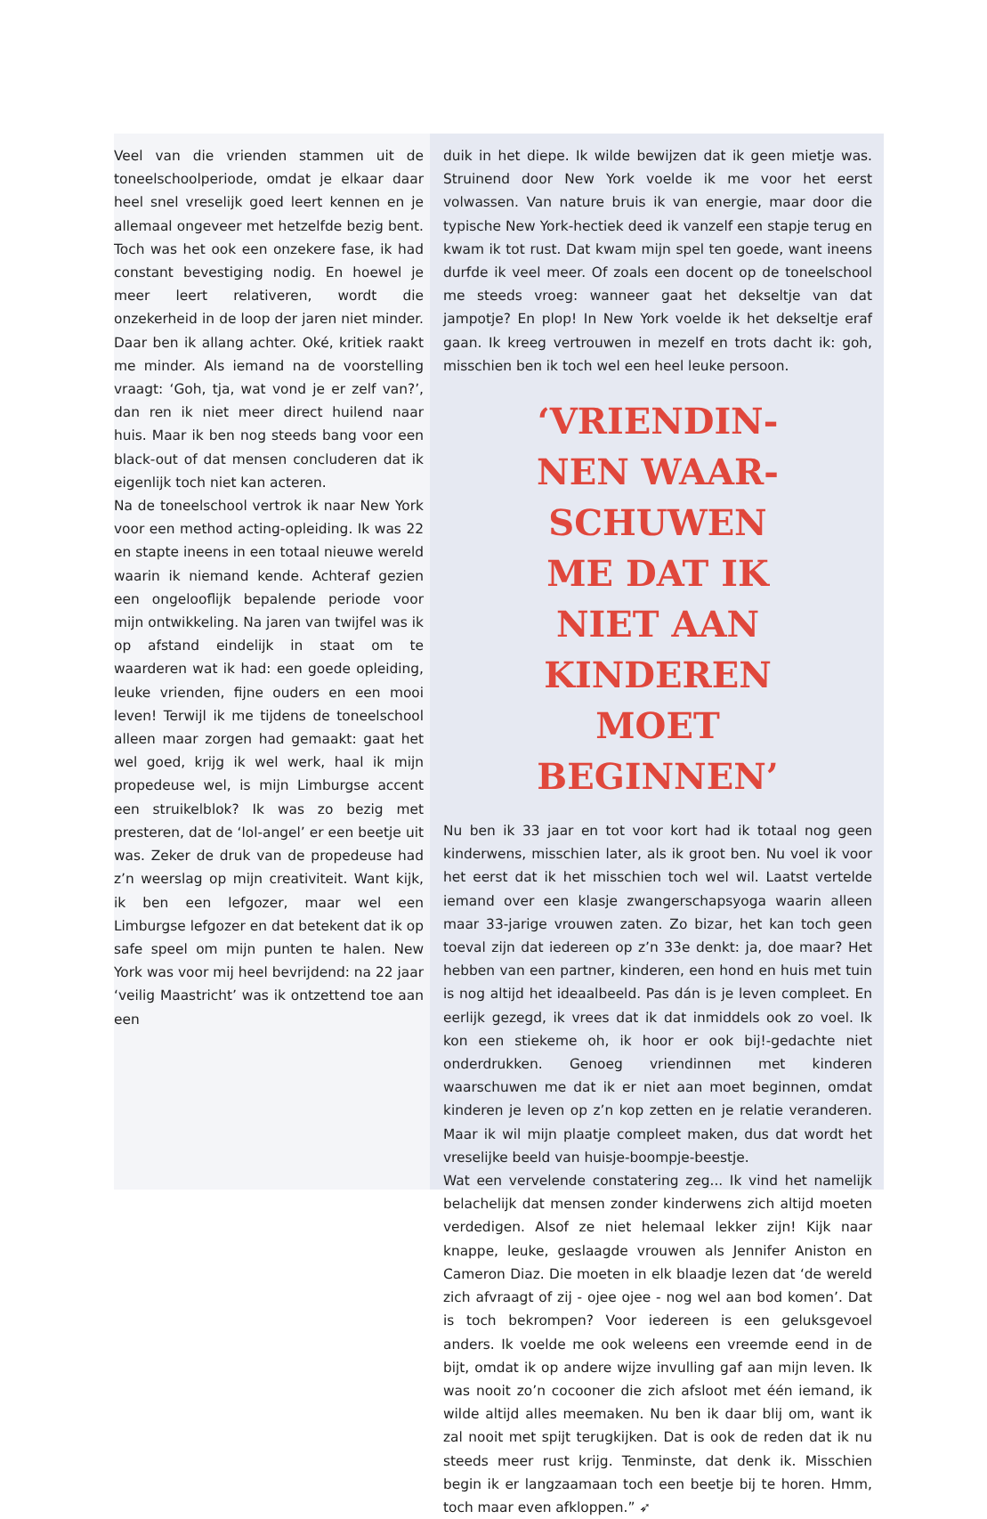Veel van die vrienden stammen uit de toneelschoolperiode, omdat je elkaar daar heel snel vreselijk goed leert kennen en je allemaal ongeveer met hetzelfde bezig bent. Toch was het ook een onzekere fase, ik had constant bevestiging nodig. En hoewel je meer leert relativeren, wordt die onzekerheid in de loop der jaren niet minder. Daar ben ik allang achter. Oké, kritiek raakt me minder. Als iemand na de voorstelling vraagt: ‘Goh, tja, wat vond je er zelf van?’, dan ren ik niet meer direct huilend naar huis. Maar ik ben nog steeds bang voor een black-out of dat mensen concluderen dat ik eigenlijk toch niet kan acteren.
Na de toneelschool vertrok ik naar New York voor een method acting-opleiding. Ik was 22 en stapte ineens in een totaal nieuwe wereld waarin ik niemand kende. Achteraf gezien een ongelooflijk bepalende periode voor mijn ontwikkeling. Na jaren van twijfel was ik op afstand eindelijk in staat om te waarderen wat ik had: een goede opleiding, leuke vrienden, fijne ouders en een mooi leven! Terwijl ik me tijdens de toneelschool alleen maar zorgen had gemaakt: gaat het wel goed, krijg ik wel werk, haal ik mijn propedeuse wel, is mijn Limburgse accent een struikelblok? Ik was zo bezig met presteren, dat de ‘lol-angel’ er een beetje uit was. Zeker de druk van de propedeuse had z’n weerslag op mijn creativiteit. Want kijk, ik ben een lefgozer, maar wel een Limburgse lefgozer en dat betekent dat ik op safe speel om mijn punten te halen. New York was voor mij heel bevrijdend: na 22 jaar ‘veilig Maastricht’ was ik ontzettend toe aan een
duik in het diepe. Ik wilde bewijzen dat ik geen mietje was. Struinend door New York voelde ik me voor het eerst volwassen. Van nature bruis ik van energie, maar door die typische New York-hectiek deed ik vanzelf een stapje terug en kwam ik tot rust. Dat kwam mijn spel ten goede, want ineens durfde ik veel meer. Of zoals een docent op de toneelschool me steeds vroeg: wanneer gaat het dekseltje van dat jampotje? En plop! In New York voelde ik het dekseltje eraf gaan. Ik kreeg vertrouwen in mezelf en trots dacht ik: goh, misschien ben ik toch wel een heel leuke persoon.
‘VRIENDIN-
NEN WAAR-
SCHUWEN
ME DAT IK
NIET AAN
KINDEREN
MOET
BEGINNEN’
Nu ben ik 33 jaar en tot voor kort had ik totaal nog geen kinderwens, misschien later, als ik groot ben. Nu voel ik voor het eerst dat ik het misschien toch wel wil. Laatst vertelde iemand over een klasje zwangerschapsyoga waarin alleen maar 33-jarige vrouwen zaten. Zo bizar, het kan toch geen toeval zijn dat iedereen op z’n 33e denkt: ja, doe maar? Het hebben van een partner, kinderen, een hond en huis met tuin is nog altijd het ideaalbeeld. Pas dán is je leven compleet. En eerlijk gezegd, ik vrees dat ik dat inmiddels ook zo voel. Ik kon een stiekeme oh, ik hoor er ook bij!-gedachte niet onderdrukken. Genoeg vriendinnen met kinderen waarschuwen me dat ik er niet aan moet beginnen, omdat kinderen je leven op z’n kop zetten en je relatie veranderen. Maar ik wil mijn plaatje compleet maken, dus dat wordt het vreselijke beeld van huisje-boompje-beestje.
Wat een vervelende constatering zeg... Ik vind het namelijk belachelijk dat mensen zonder kinderwens zich altijd moeten verdedigen. Alsof ze niet helemaal lekker zijn! Kijk naar knappe, leuke, geslaagde vrouwen als Jennifer Aniston en Cameron Diaz. Die moeten in elk blaadje lezen dat ‘de wereld zich afvraagt of zij - ojee ojee - nog wel aan bod komen’. Dat is toch bekrompen? Voor iedereen is een geluksgevoel anders. Ik voelde me ook weleens een vreemde eend in de bijt, omdat ik op andere wijze invulling gaf aan mijn leven. Ik was nooit zo’n cocooner die zich afsloot met één iemand, ik wilde altijd alles meemaken. Nu ben ik daar blij om, want ik zal nooit met spijt terugkijken. Dat is ook de reden dat ik nu steeds meer rust krijg. Tenminste, dat denk ik. Misschien begin ik er langzaamaan toch een beetje bij te horen. Hmm, toch maar even afkloppen.” ➶